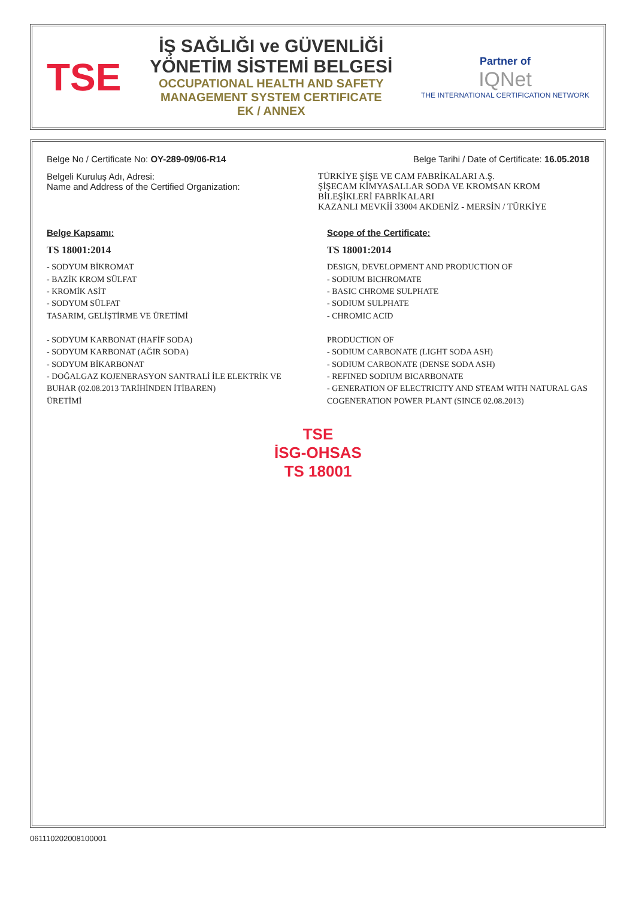TSE
İŞ SAĞLIĞI ve GÜVENLİĞİ YÖNETİM SİSTEMİ BELGESİ
OCCUPATIONAL HEALTH AND SAFETY MANAGEMENT SYSTEM CERTIFICATE
EK / ANNEX
Partner of
IQNet
THE INTERNATIONAL CERTIFICATION NETWORK
Belge No / Certificate No: OY-289-09/06-R14 Belge Tarihi / Date of Certificate: 16.05.2018
Belgeli Kuruluş Adı, Adresi:
Name and Address of the Certified Organization: TÜRKİYE ŞİŞE VE CAM FABRİKALARI A.Ş.
ŞİŞECAM KİMYASALLAR SODA VE KROMSAN KROM BİLEŞİKLERİ FABRİKALARI
KAZANLI MEVKİİ 33004 AKDENİZ - MERSİN / TÜRKİYE
Belge Kapsamı:
TS 18001:2014
- SODYUM BİKROMAT
- BAZİK KROM SÜLFAT
- KROMİK ASİT
- SODYUM SÜLFAT
TASARIM, GELİŞTİRME VE ÜRETİMİ
- SODYUM KARBONAT (HAFİF SODA)
- SODYUM KARBONAT (AĞIR SODA)
- SODYUM BİKARBONAT
- DOĞALGAZ KOJENERASYON SANTRALİ İLE ELEKTRİK VE BUHAR (02.08.2013 TARİHİNDEN İTİBAREN)
ÜRETİMİ
Scope of the Certificate:
TS 18001:2014
DESIGN, DEVELOPMENT AND PRODUCTION OF
- SODIUM BICHROMATE
- BASIC CHROME SULPHATE
- SODIUM SULPHATE
- CHROMIC ACID
PRODUCTION OF
- SODIUM CARBONATE (LIGHT SODA ASH)
- SODIUM CARBONATE (DENSE SODA ASH)
- REFINED SODIUM BICARBONATE
- GENERATION OF ELECTRICITY AND STEAM WITH NATURAL GAS COGENERATION POWER PLANT (SINCE 02.08.2013)
TSE
İSG-OHSAS
TS 18001
0611102020081000​01